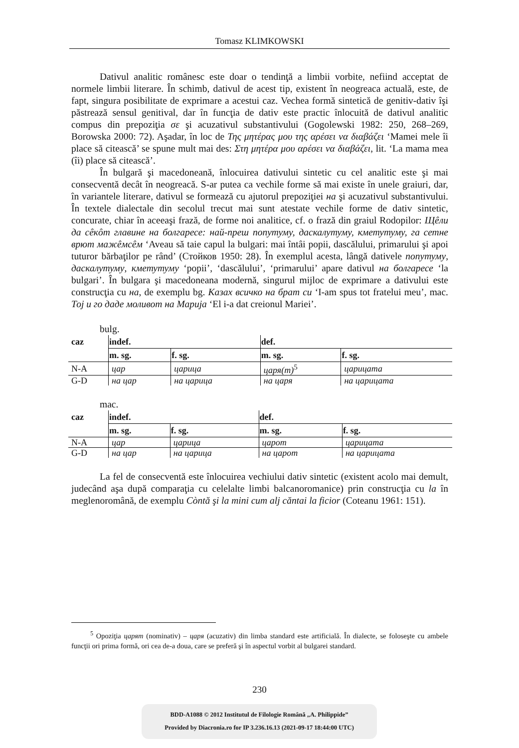Tomasz KLIMKOWSKI
Dativul analitic românesc este doar o tendinţă a limbii vorbite, nefiind acceptat de normele limbii literare. În schimb, dativul de acest tip, existent în neogreaca actuală, este, de fapt, singura posibilitate de exprimare a acestui caz. Vechea formă sintetică de genitiv-dativ îşi păstrează sensul genitival, dar în funcţia de dativ este practic înlocuită de dativul analitic compus din prepoziţia σε şi acuzativul substantivului (Gogolewski 1982: 250, 268–269, Borowska 2000: 72). Aşadar, în loc de Της μητέρας μου της αρέσει να διαβάζει ‘Mamei mele îi place să citească’ se spune mult mai des: Στη μητέρα μου αρέσει να διαβάζει, lit. ‘La mama mea (îi) place să citească’.
În bulgară şi macedoneană, înlocuirea dativului sintetic cu cel analitic este şi mai consecventă decât în neogreacă. S-ar putea ca vechile forme să mai existe în unele graiuri, dar, în variantele literare, dativul se formează cu ajutorul prepoziţiei на şi acuzativul substantivului. În textele dialectale din secolul trecut mai sunt atestate vechile forme de dativ sintetic, concurate, chiar în aceeaşi frază, de forme noi analitice, cf. o frază din graiul Rodopilor: Щêли да сêкôт главине на болгаресе: най-преш попутуму, даскалутуму, кметутуму, га сетне врют мажêмсêм ‘Aveau să taie capul la bulgari: mai întâi popii, dascălului, primarului şi apoi tuturor bărbaţilor pe rând’ (Стойков 1950: 28). În exemplul acesta, lângă dativele попутуму, даскалутуму, кметутуму ‘popii’, ‘dascălului’, ‘primarului’ apare dativul на болгаресе ‘la bulgari’. În bulgara şi macedoneana modernă, singurul mijloc de exprimare a dativului este construcţia cu на, de exemplu bg. Казах всичко на брат си ‘I-am spus tot fratelui meu’, mac. Тој и го даде моливот на Марија ‘El i-a dat creionul Mariei’.
bulg.
| caz | indef. | | def. | |
| --- | --- | --- | --- | --- |
| | m. sg. | f. sg. | m. sg. | f. sg. |
| N-A | цар | царица | царя(т)<sup>5</sup> | царицата |
| G-D | на цар | на царица | на царя | на царицата |
mac.
| caz | indef. | | def. | |
| --- | --- | --- | --- | --- |
| | m. sg. | f. sg. | m. sg. | f. sg. |
| N-A | цар | царица | царот | царицата |
| G-D | на цар | на царица | на царот | на царицата |
La fel de consecventă este înlocuirea vechiului dativ sintetic (existent acolo mai demult, judecând aşa după comparaţia cu celelalte limbi balcanoromanice) prin construcţia cu la în meglenoromână, de exemplu Còntă şi la mini cum alj căntai la ficior (Coteanu 1961: 151).
<sup>5</sup> Opoziţia царят (nominativ) – царя (acuzativ) din limba standard este artificială. În dialecte, se foloseşte cu ambele funcţii ori prima formă, ori cea de-a doua, care se preferă şi în aspectul vorbit al bulgarei standard.
230
BDD-A1088 © 2012 Institutul de Filologie Română „A. Philippide”
Provided by Diacronia.ro for IP 3.236.16.13 (2021-09-17 18:44:00 UTC)